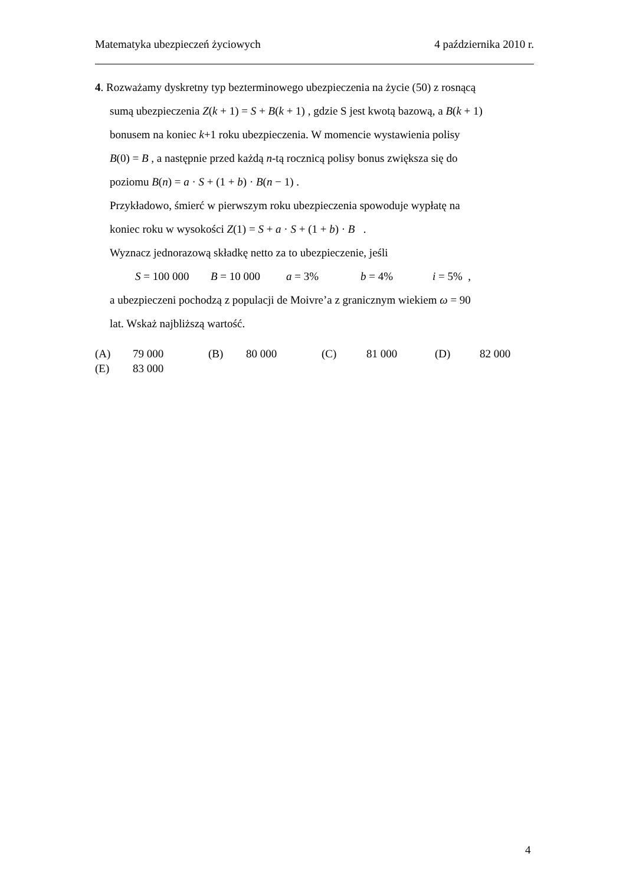Matematyka ubezpieczeń życiowych 4 października 2010 r.
4. Rozważamy dyskretny typ bezterminowego ubezpieczenia na życie (50) z rosnącą
sumą ubezpieczenia Z(k + 1) = S + B(k + 1) , gdzie S jest kwotą bazową, a B(k + 1)
bonusem na koniec k+1 roku ubezpieczenia. W momencie wystawienia polisy
B(0) = B , a następnie przed każdą n-tą rocznicą polisy bonus zwiększa się do
poziomu B(n) = a · S + (1 + b) · B(n − 1) .
Przykładowo, śmierć w pierwszym roku ubezpieczenia spowoduje wypłatę na
koniec roku w wysokości Z(1) = S + a · S + (1 + b) · B .
Wyznacz jednorazową składkę netto za to ubezpieczenie, jeśli
S = 100 000 B = 10 000 a = 3% b = 4% i = 5% ,
a ubezpieczeni pochodzą z populacji de Moivre’a z granicznym wiekiem ω = 90
lat. Wskaż najbliższą wartość.
(A) 79 000 (B) 80 000 (C) 81 000 (D) 82 000
(E) 83 000
4